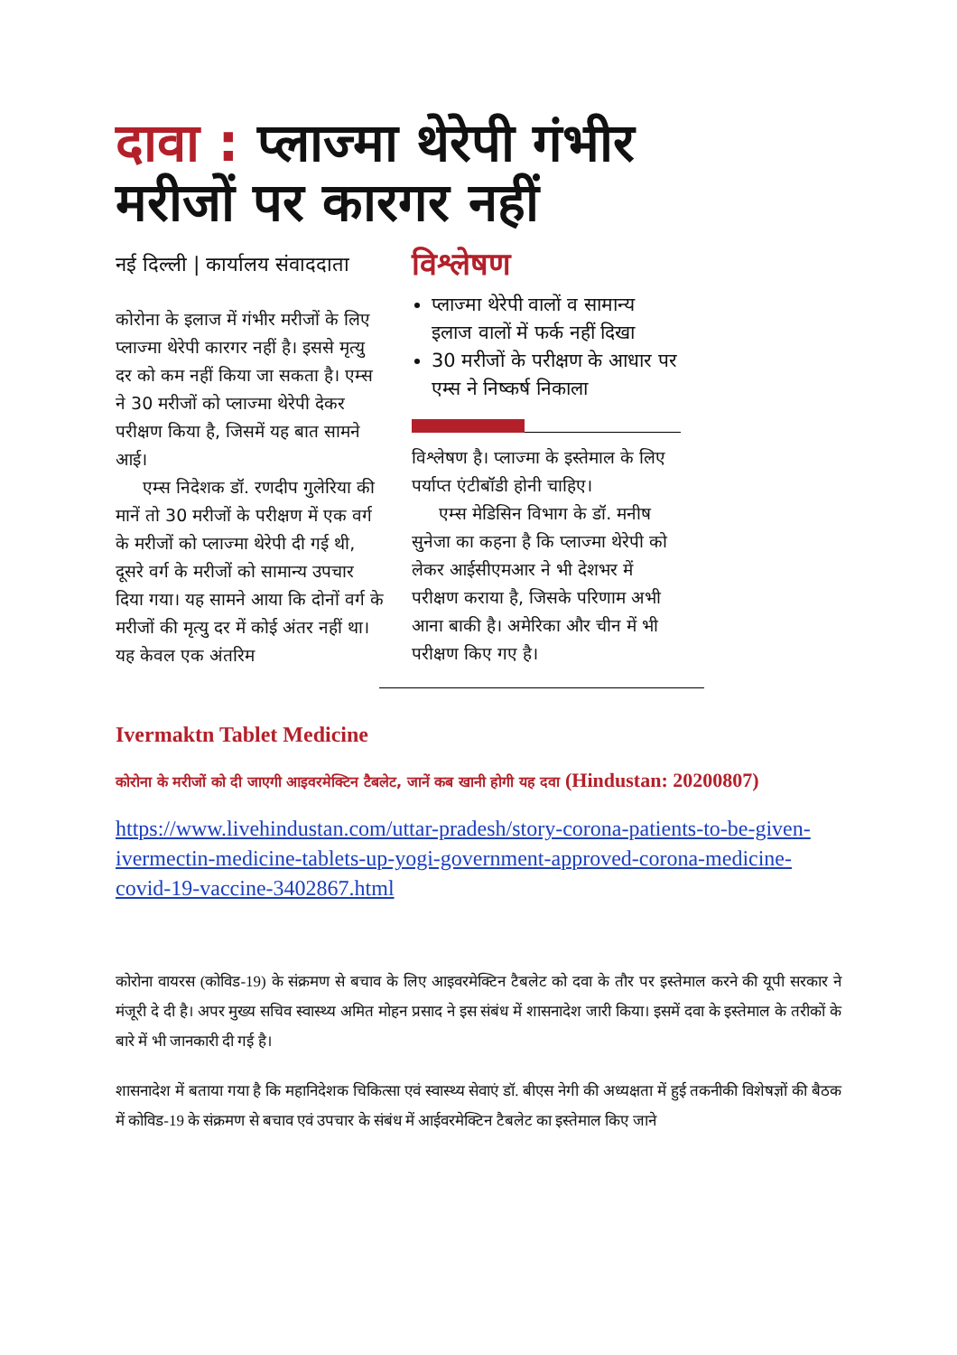दावा : प्लाज्मा थेरेपी गंभीर मरीजों पर कारगर नहीं
नई दिल्ली | कार्यालय संवाददाता
कोरोना के इलाज में गंभीर मरीजों के लिए प्लाज्मा थेरेपी कारगर नहीं है। इससे मृत्यु दर को कम नहीं किया जा सकता है। एम्स ने 30 मरीजों को प्लाज्मा थेरेपी देकर परीक्षण किया है, जिसमें यह बात सामने आई।
एम्स निदेशक डॉ. रणदीप गुलेरिया की मानें तो 30 मरीजों के परीक्षण में एक वर्ग के मरीजों को प्लाज्मा थेरेपी दी गई थी, दूसरे वर्ग के मरीजों को सामान्य उपचार दिया गया। यह सामने आया कि दोनों वर्ग के मरीजों की मृत्यु दर में कोई अंतर नहीं था। यह केवल एक अंतरिम
विश्लेषण
प्लाज्मा थेरेपी वालों व सामान्य इलाज वालों में फर्क नहीं दिखा
30 मरीजों के परीक्षण के आधार पर एम्स ने निष्कर्ष निकाला
विश्लेषण है। प्लाज्मा के इस्तेमाल के लिए पर्याप्त एंटीबॉडी होनी चाहिए।
एम्स मेडिसिन विभाग के डॉ. मनीष सुनेजा का कहना है कि प्लाज्मा थेरेपी को लेकर आईसीएमआर ने भी देशभर में परीक्षण कराया है, जिसके परिणाम अभी आना बाकी है। अमेरिका और चीन में भी परीक्षण किए गए है।
Ivermaktn Tablet Medicine
कोरोना के मरीजों को दी जाएगी आइवरमेक्टिन टैबलेट, जानें कब खानी होगी यह दवा (Hindustan: 20200807)
https://www.livehindustan.com/uttar-pradesh/story-corona-patients-to-be-given-ivermectin-medicine-tablets-up-yogi-government-approved-corona-medicine-covid-19-vaccine-3402867.html
कोरोना वायरस (कोविड-19) के संक्रमण से बचाव के लिए आइवरमेक्टिन टैबलेट को दवा के तौर पर इस्तेमाल करने की यूपी सरकार ने मंजूरी दे दी है। अपर मुख्य सचिव स्वास्थ्य अमित मोहन प्रसाद ने इस संबंध में शासनादेश जारी किया। इसमें दवा के इस्तेमाल के तरीकों के बारे में भी जानकारी दी गई है।
शासनादेश में बताया गया है कि महानिदेशक चिकित्सा एवं स्वास्थ्य सेवाएं डॉ. बीएस नेगी की अध्यक्षता में हुई तकनीकी विशेषज्ञों की बैठक में कोविड-19 के संक्रमण से बचाव एवं उपचार के संबंध में आईवरमेक्टिन टैबलेट का इस्तेमाल किए जाने